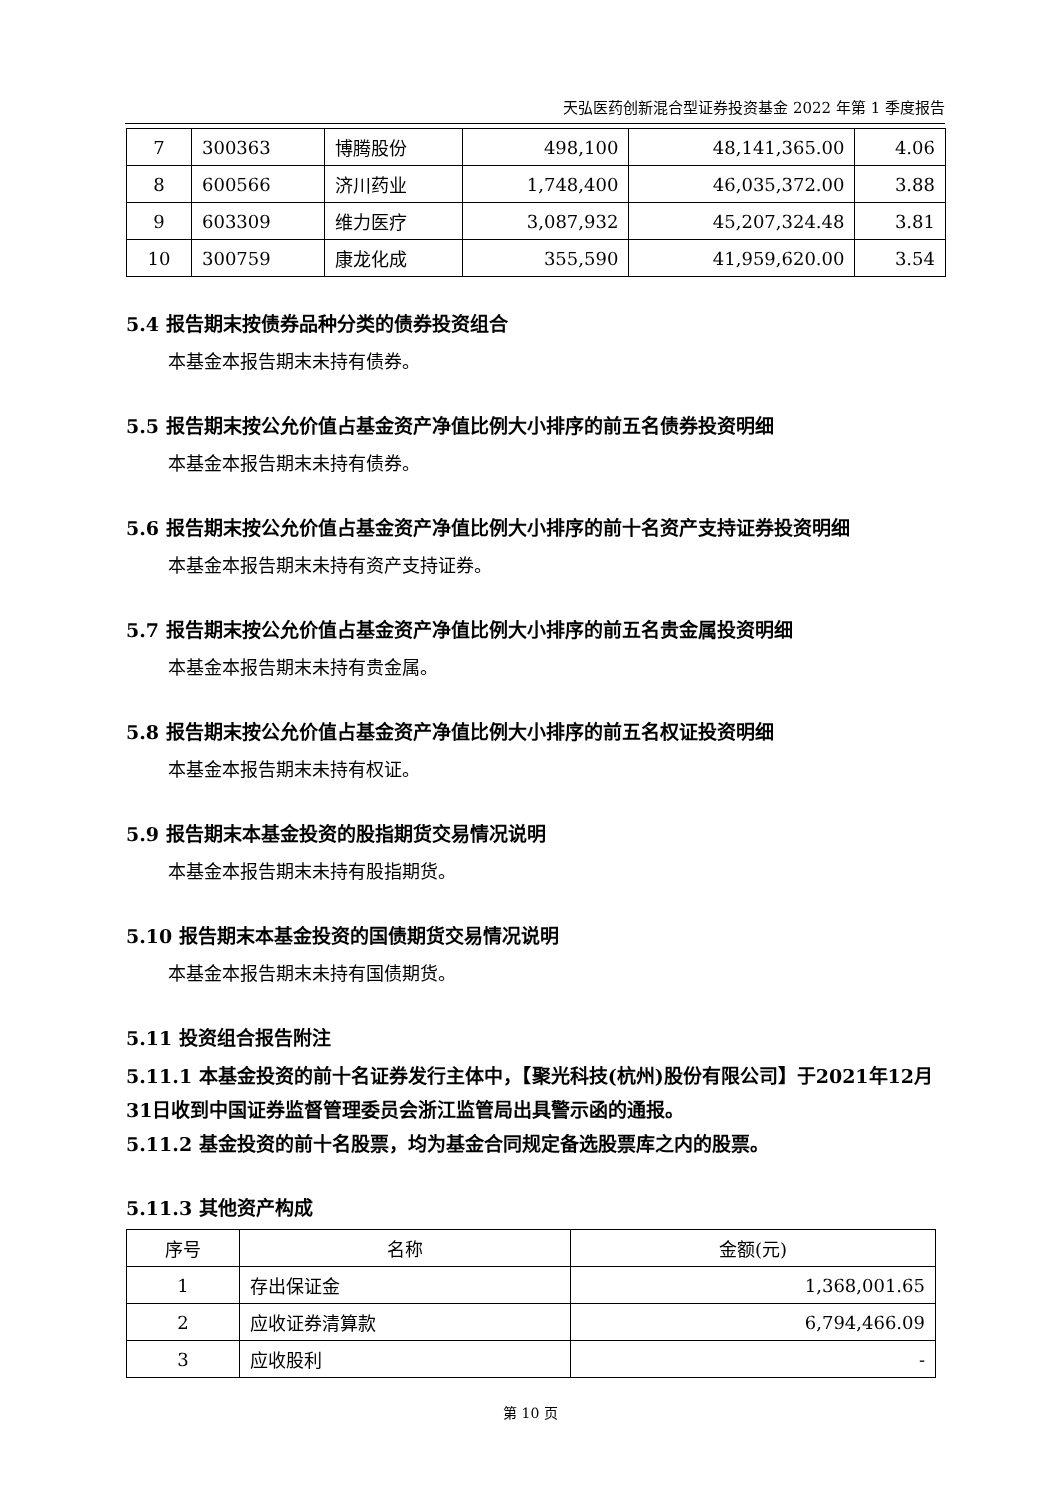天弘医药创新混合型证券投资基金 2022 年第 1 季度报告
| 7 | 300363 | 博腾股份 | 498,100 | 48,141,365.00 | 4.06 |
| 8 | 600566 | 济川药业 | 1,748,400 | 46,035,372.00 | 3.88 |
| 9 | 603309 | 维力医疗 | 3,087,932 | 45,207,324.48 | 3.81 |
| 10 | 300759 | 康龙化成 | 355,590 | 41,959,620.00 | 3.54 |
5.4 报告期末按债券品种分类的债券投资组合
本基金本报告期末未持有债券。
5.5 报告期末按公允价值占基金资产净值比例大小排序的前五名债券投资明细
本基金本报告期末未持有债券。
5.6 报告期末按公允价值占基金资产净值比例大小排序的前十名资产支持证券投资明细
本基金本报告期末未持有资产支持证券。
5.7 报告期末按公允价值占基金资产净值比例大小排序的前五名贵金属投资明细
本基金本报告期末未持有贵金属。
5.8 报告期末按公允价值占基金资产净值比例大小排序的前五名权证投资明细
本基金本报告期末未持有权证。
5.9 报告期末本基金投资的股指期货交易情况说明
本基金本报告期末未持有股指期货。
5.10 报告期末本基金投资的国债期货交易情况说明
本基金本报告期末未持有国债期货。
5.11 投资组合报告附注
5.11.1 本基金投资的前十名证券发行主体中，【聚光科技(杭州)股份有限公司】于2021年12月31日收到中国证券监督管理委员会浙江监管局出具警示函的通报。
5.11.2 基金投资的前十名股票，均为基金合同规定备选股票库之内的股票。
5.11.3 其他资产构成
| 序号 | 名称 | 金额(元) |
| --- | --- | --- |
| 1 | 存出保证金 | 1,368,001.65 |
| 2 | 应收证券清算款 | 6,794,466.09 |
| 3 | 应收股利 | - |
第 10 页